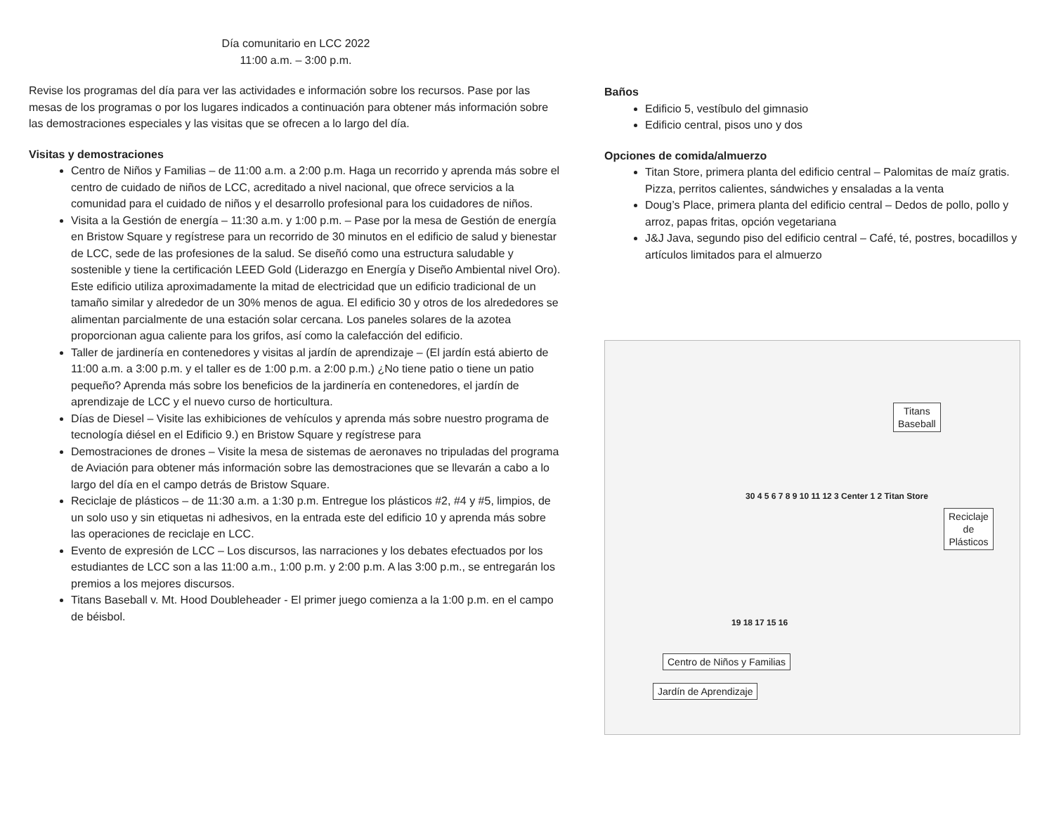Día comunitario en LCC 2022
11:00 a.m. – 3:00 p.m.
Revise los programas del día para ver las actividades e información sobre los recursos. Pase por las mesas de los programas o por los lugares indicados a continuación para obtener más información sobre las demostraciones especiales y las visitas que se ofrecen a lo largo del día.
Visitas y demostraciones
Centro de Niños y Familias – de 11:00 a.m. a 2:00 p.m. Haga un recorrido y aprenda más sobre el centro de cuidado de niños de LCC, acreditado a nivel nacional, que ofrece servicios a la comunidad para el cuidado de niños y el desarrollo profesional para los cuidadores de niños.
Visita a la Gestión de energía – 11:30 a.m. y 1:00 p.m. – Pase por la mesa de Gestión de energía en Bristow Square y regístrese para un recorrido de 30 minutos en el edificio de salud y bienestar de LCC, sede de las profesiones de la salud. Se diseñó como una estructura saludable y sostenible y tiene la certificación LEED Gold (Liderazgo en Energía y Diseño Ambiental nivel Oro). Este edificio utiliza aproximadamente la mitad de electricidad que un edificio tradicional de un tamaño similar y alrededor de un 30% menos de agua. El edificio 30 y otros de los alrededores se alimentan parcialmente de una estación solar cercana. Los paneles solares de la azotea proporcionan agua caliente para los grifos, así como la calefacción del edificio.
Taller de jardinería en contenedores y visitas al jardín de aprendizaje – (El jardín está abierto de 11:00 a.m. a 3:00 p.m. y el taller es de 1:00 p.m. a 2:00 p.m.) ¿No tiene patio o tiene un patio pequeño? Aprenda más sobre los beneficios de la jardinería en contenedores, el jardín de aprendizaje de LCC y el nuevo curso de horticultura.
Días de Diesel – Visite las exhibiciones de vehículos y aprenda más sobre nuestro programa de tecnología diésel en el Edificio 9.) en Bristow Square y regístrese para
Demostraciones de drones – Visite la mesa de sistemas de aeronaves no tripuladas del programa de Aviación para obtener más información sobre las demostraciones que se llevarán a cabo a lo largo del día en el campo detrás de Bristow Square.
Reciclaje de plásticos – de 11:30 a.m. a 1:30 p.m. Entregue los plásticos #2, #4 y #5, limpios, de un solo uso y sin etiquetas ni adhesivos, en la entrada este del edificio 10 y aprenda más sobre las operaciones de reciclaje en LCC.
Evento de expresión de LCC – Los discursos, las narraciones y los debates efectuados por los estudiantes de LCC son a las 11:00 a.m., 1:00 p.m. y 2:00 p.m. A las 3:00 p.m., se entregarán los premios a los mejores discursos.
Titans Baseball v. Mt. Hood Doubleheader - El primer juego comienza a la 1:00 p.m. en el campo de béisbol.
Baños
Edificio 5, vestíbulo del gimnasio
Edificio central, pisos uno y dos
Opciones de comida/almuerzo
Titan Store, primera planta del edificio central – Palomitas de maíz gratis. Pizza, perritos calientes, sándwiches y ensaladas a la venta
Doug’s Place, primera planta del edificio central – Dedos de pollo, pollo y arroz, papas fritas, opción vegetariana
J&J Java, segundo piso del edificio central – Café, té, postres, bocadillos y artículos limitados para el almuerzo
Titans
Baseball
Reciclaje
de
Plásticos
Centro de Niños y Familias
Jardín de Aprendizaje
30 4 5 6 7 8 9 10 11 12 3 Center 1 2 Titan Store
19 18 17 15 16